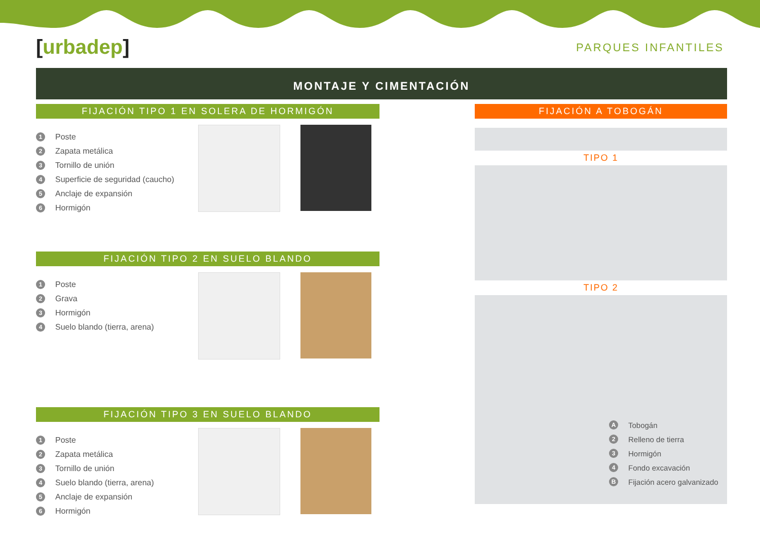[urbadep]
PARQUES INFANTILES
MONTAJE Y CIMENTACIÓN
FIJACIÓN TIPO 1 EN SOLERA DE HORMIGÓN
1 Poste
2 Zapata metálica
3 Tornillo de unión
4 Superficie de seguridad (caucho)
5 Anclaje de expansión
6 Hormigón
FIJACIÓN TIPO 2 EN SUELO BLANDO
1 Poste
2 Grava
3 Hormigón
4 Suelo blando (tierra, arena)
FIJACIÓN TIPO 3 EN SUELO BLANDO
1 Poste
2 Zapata metálica
3 Tornillo de unión
4 Suelo blando (tierra, arena)
5 Anclaje de expansión
6 Hormigón
FIJACIÓN A TOBOGÁN
TIPO 1
TIPO 2
A Tobogán
2 Relleno de tierra
3 Hormigón
4 Fondo excavación
B Fijación acero galvanizado